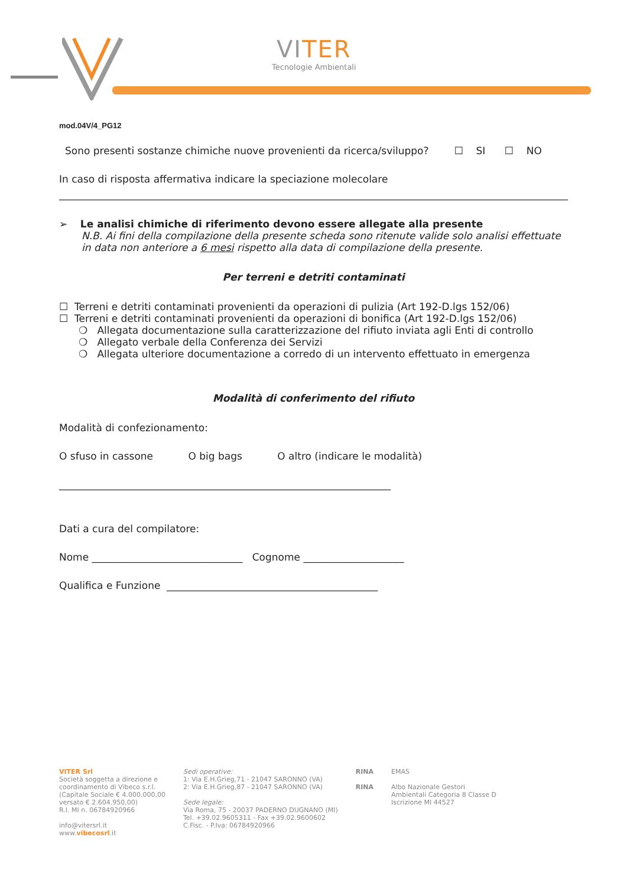VITER
Tecnologie Ambientali
mod.04V/4_PG12
Sono presenti sostanze chimiche nuove provenienti da ricerca/sviluppo? ☐ SI ☐ NO
In caso di risposta affermativa indicare la speciazione molecolare
➢ Le analisi chimiche di riferimento devono essere allegate alla presente
N.B. Ai fini della compilazione della presente scheda sono ritenute valide solo analisi effettuate in data non anteriore a 6 mesi rispetto alla data di compilazione della presente.
Per terreni e detriti contaminati
☐ Terreni e detriti contaminati provenienti da operazioni di pulizia (Art 192-D.lgs 152/06)
☐ Terreni e detriti contaminati provenienti da operazioni di bonifica (Art 192-D.lgs 152/06)
❍ Allegata documentazione sulla caratterizzazione del rifiuto inviata agli Enti di controllo
❍ Allegato verbale della Conferenza dei Servizi
❍ Allegata ulteriore documentazione a corredo di un intervento effettuato in emergenza
Modalità di conferimento del rifiuto
Modalità di confezionamento:
O sfuso in cassone O big bags O altro (indicare le modalità)
__________________________________________________________________
Dati a cura del compilatore:
Nome ______________________________ Cognome ____________________
Qualifica e Funzione __________________________________________
VITER Srl
Società soggetta a direzione e
coordinamento di Vibeco s.r.l.
(Capitale Sociale € 4.000.000,00
versato € 2.604.950,00)
R.I. MI n. 06784920966
info@vitersrl.it
www.vibecosrl.it
Sedi operative:
1: Via E.H.Grieg,71 - 21047 SARONNO (VA)
2: Via E.H.Grieg,87 - 21047 SARONNO (VA)
Sede legale:
Via Roma, 75 - 20037 PADERNO DUGNANO (MI)
Tel. +39.02.9605311 - Fax +39.02.9600602
C.Fisc. - P.Iva: 06784920966
RINA
RINA
EMAS
Albo Nazionale Gestori
Ambientali Categoria 8 Classe D
Iscrizione MI 44527